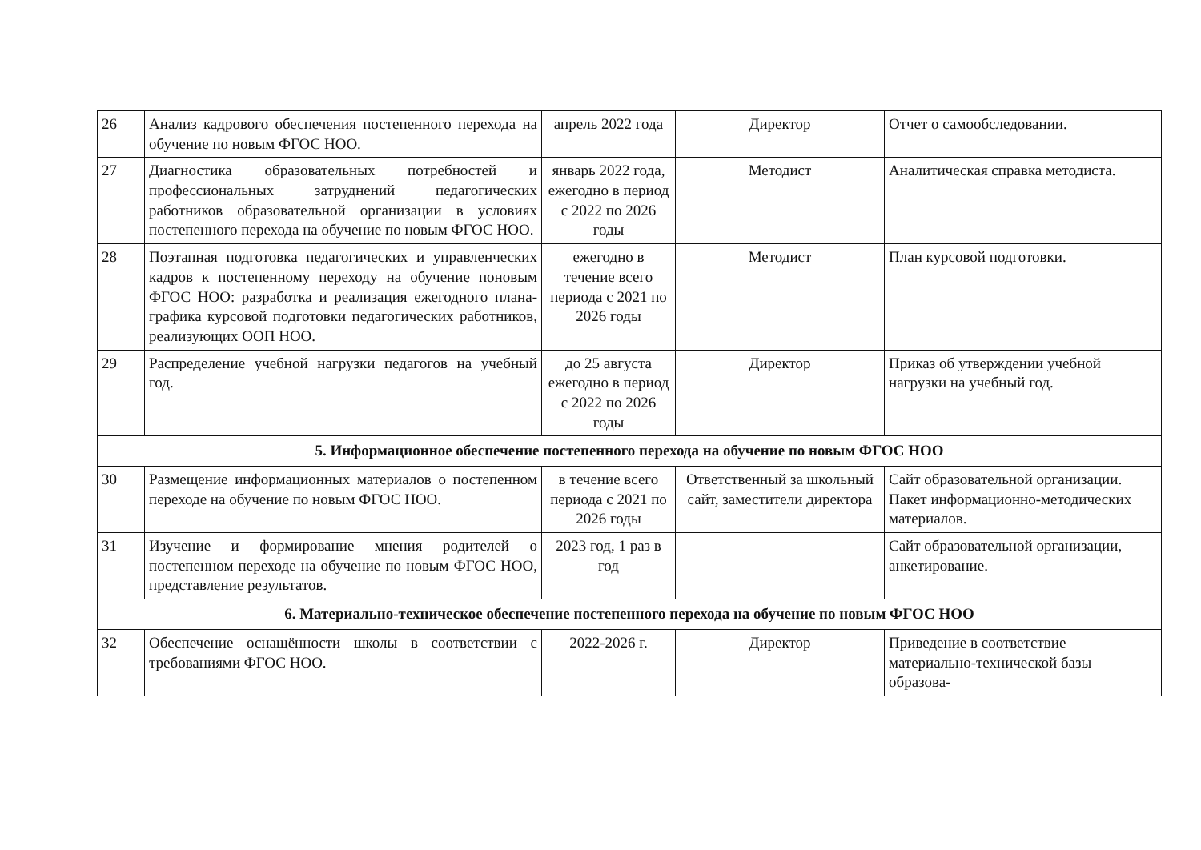| 26 | Анализ кадрового обеспечения постепенного перехода на обучение по новым ФГОС НОО. | апрель 2022 года | Директор | Отчет о самообследовании. |
| 27 | Диагностика образовательных потребностей и профессиональных затруднений педагогических работников образовательной организации в условиях постепенного перехода на обучение по новым ФГОС НОО. | январь 2022 года, ежегодно в период с 2022 по 2026 годы | Методист | Аналитическая справка методиста. |
| 28 | Поэтапная подготовка педагогических и управленческих кадров к постепенному переходу на обучение поновым ФГОС НОО: разработка и реализация ежегодного плана-графика курсовой подготовки педагогических работников, реализующих ООП НОО. | ежегодно в течение всего периода с 2021 по 2026 годы | Методист | План курсовой подготовки. |
| 29 | Распределение учебной нагрузки педагогов на учебный год. | до 25 августа ежегодно в период с 2022 по 2026 годы | Директор | Приказ об утверждении учебной нагрузки на учебный год. |
| 5. Информационное обеспечение постепенного перехода на обучение по новым ФГОС НОО | | | | |
| 30 | Размещение информационных материалов о постепенном переходе на обучение по новым ФГОС НОО. | в течение всего периода с 2021 по 2026 годы | Ответственный за школьный сайт, заместители директора | Сайт образовательной организации. Пакет информационно-методических материалов. |
| 31 | Изучение и формирование мнения родителей о постепенном переходе на обучение по новым ФГОС НОО, представление результатов. | 2023 год, 1 раз в год | | Сайт образовательной организации, анкетирование. |
| 6. Материально-техническое обеспечение постепенного перехода на обучение по новым ФГОС НОО | | | | |
| 32 | Обеспечение оснащённости школы в соответствии с требованиями ФГОС НОО. | 2022-2026 г. | Директор | Приведение в соответствие материально-технической базы образова- |